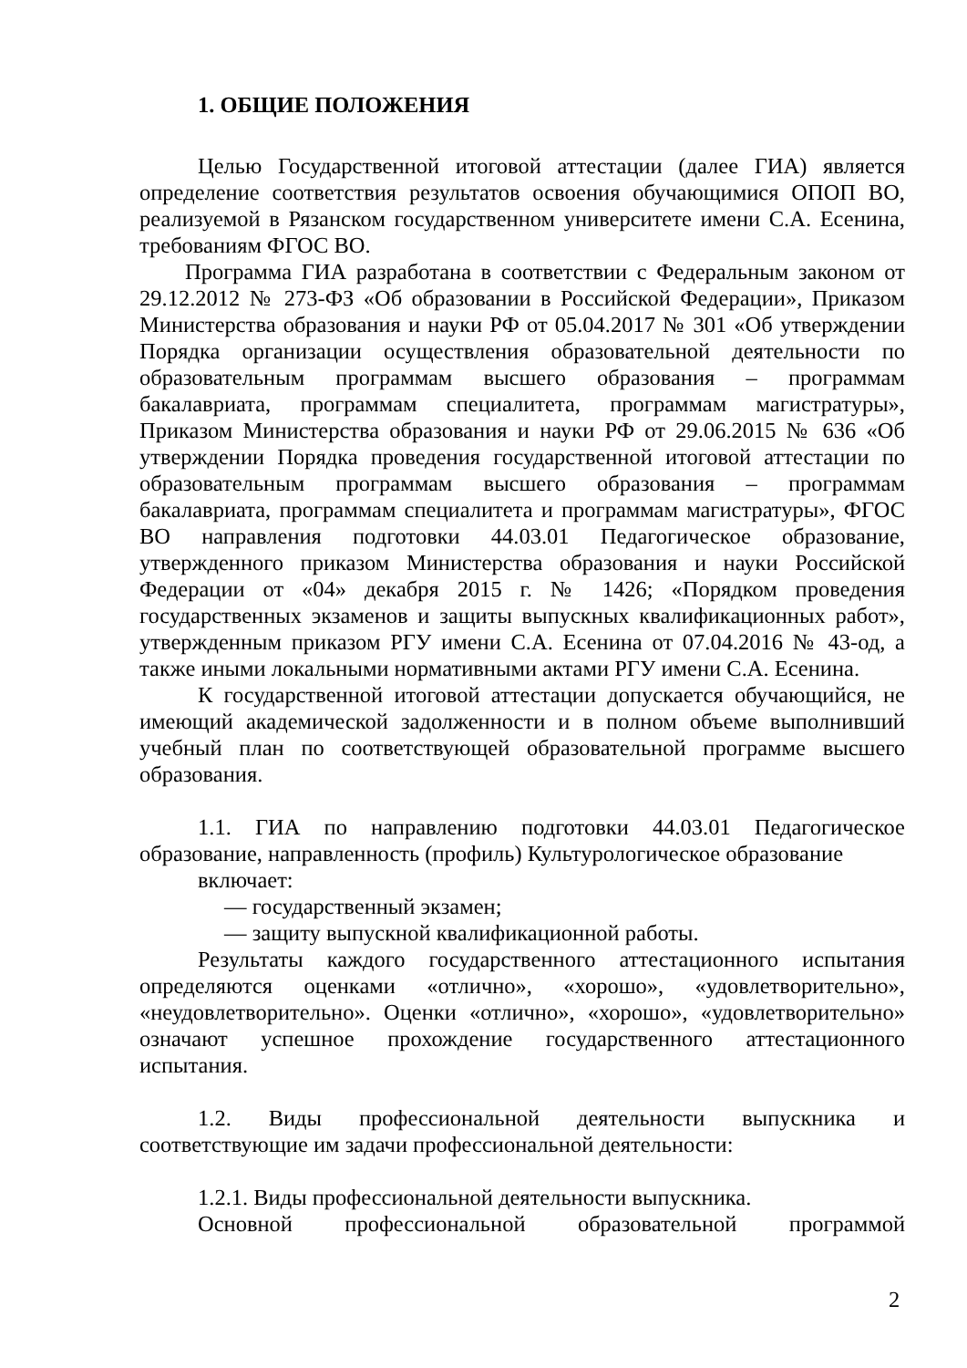1. ОБЩИЕ ПОЛОЖЕНИЯ
Целью Государственной итоговой аттестации (далее ГИА) является определение соответствия результатов освоения обучающимися ОПОП ВО, реализуемой в Рязанском государственном университете имени С.А. Есенина, требованиям ФГОС ВО.
Программа ГИА разработана в соответствии с Федеральным законом от 29.12.2012 № 273-ФЗ «Об образовании в Российской Федерации», Приказом Министерства образования и науки РФ от 05.04.2017 № 301 «Об утверждении Порядка организации осуществления образовательной деятельности по образовательным программам высшего образования – программам бакалавриата, программам специалитета, программам магистратуры», Приказом Министерства образования и науки РФ от 29.06.2015 № 636 «Об утверждении Порядка проведения государственной итоговой аттестации по образовательным программам высшего образования – программам бакалавриата, программам специалитета и программам магистратуры», ФГОС ВО направления подготовки 44.03.01 Педагогическое образование, утвержденного приказом Министерства образования и науки Российской Федерации от «04» декабря 2015 г. № 1426; «Порядком проведения государственных экзаменов и защиты выпускных квалификационных работ», утвержденным приказом РГУ имени С.А. Есенина от 07.04.2016 № 43-од, а также иными локальными нормативными актами РГУ имени С.А. Есенина.
К государственной итоговой аттестации допускается обучающийся, не имеющий академической задолженности и в полном объеме выполнивший учебный план по соответствующей образовательной программе высшего образования.
1.1. ГИА по направлению подготовки 44.03.01 Педагогическое образование, направленность (профиль) Культурологическое образование
включает:
— государственный экзамен;
— защиту выпускной квалификационной работы.
Результаты каждого государственного аттестационного испытания определяются оценками «отлично», «хорошо», «удовлетворительно», «неудовлетворительно». Оценки «отлично», «хорошо», «удовлетворительно» означают успешное прохождение государственного аттестационного испытания.
1.2. Виды профессиональной деятельности выпускника и соответствующие им задачи профессиональной деятельности:
1.2.1. Виды профессиональной деятельности выпускника.
Основной профессиональной образовательной программой
2